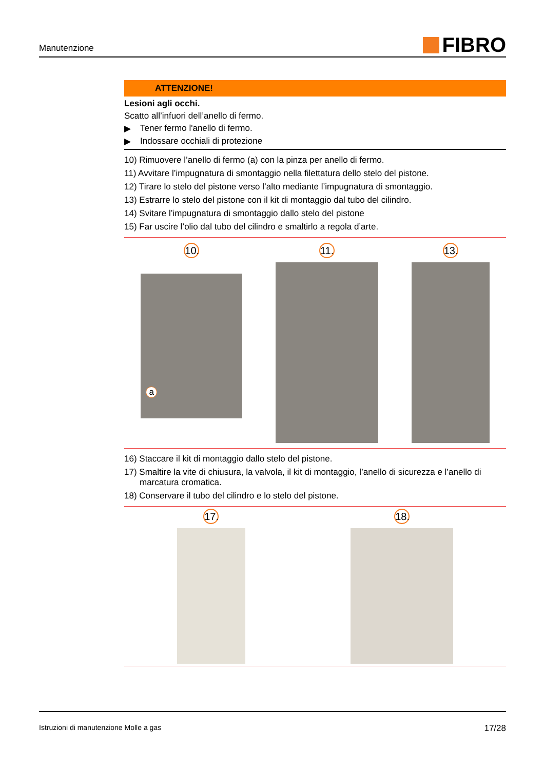Manutenzione
FIBRO
ATTENZIONE!
Lesioni agli occhi.
Scatto all’infuori dell’anello di fermo.
▶ Tener fermo l'anello di fermo.
▶ Indossare occhiali di protezione
10) Rimuovere l’anello di fermo (a) con la pinza per anello di fermo.
11) Avvitare l’impugnatura di smontaggio nella filettatura dello stelo del pistone.
12) Tirare lo stelo del pistone verso l’alto mediante l’impugnatura di smontaggio.
13) Estrarre lo stelo del pistone con il kit di montaggio dal tubo del cilindro.
14) Svitare l’impugnatura di smontaggio dallo stelo del pistone
15) Far uscire l’olio dal tubo del cilindro e smaltirlo a regola d’arte.
10.
a
11. 13.
16) Staccare il kit di montaggio dallo stelo del pistone.
17) Smaltire la vite di chiusura, la valvola, il kit di montaggio, l’anello di sicurezza e l’anello di marcatura cromatica.
18) Conservare il tubo del cilindro e lo stelo del pistone.
17. 18.
Istruzioni di manutenzione Molle a gas 17/28